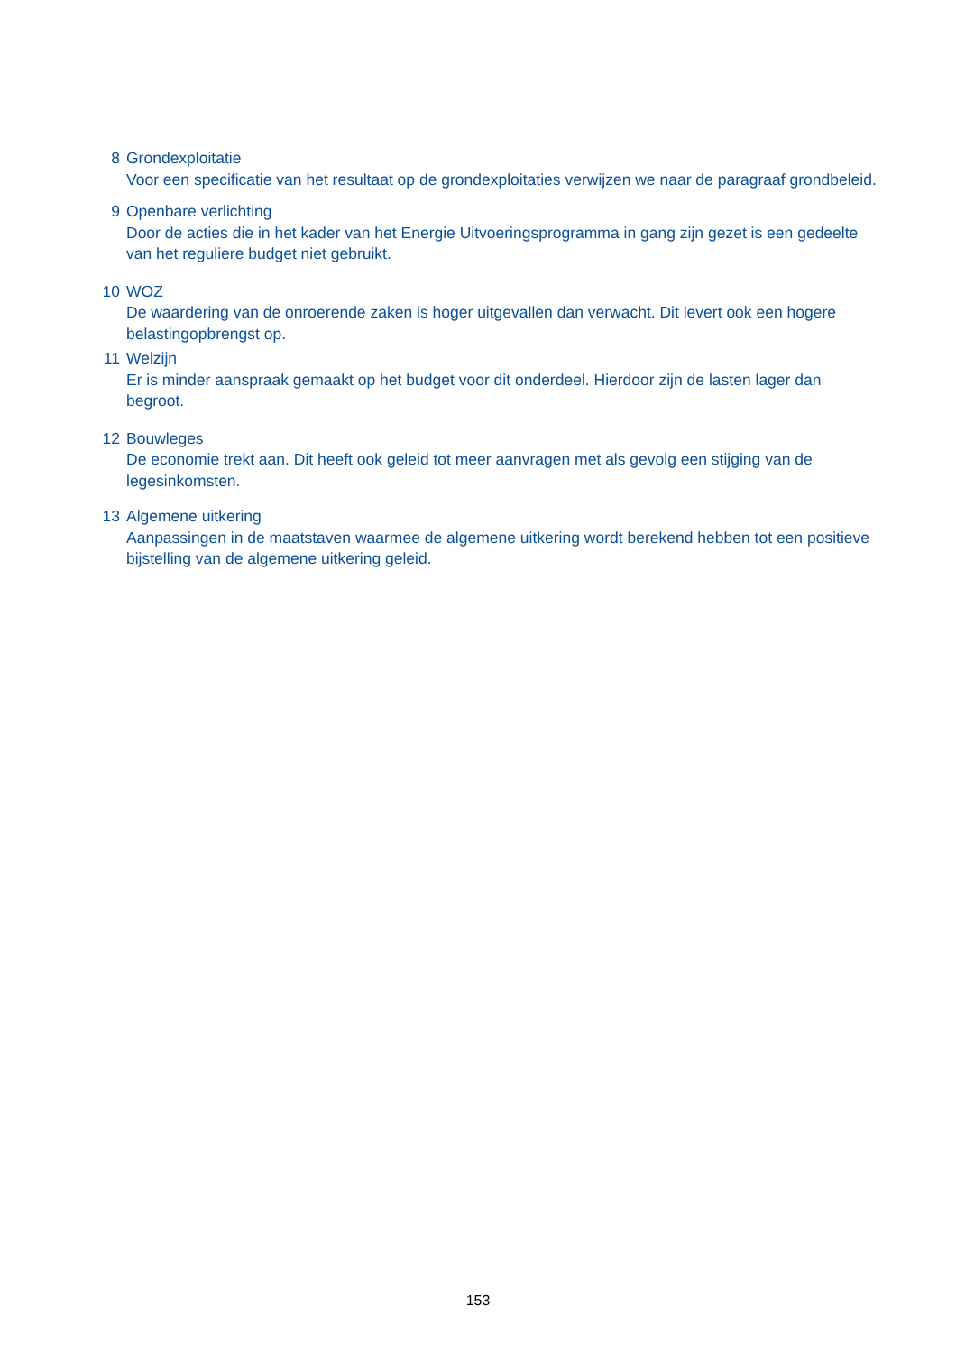8 Grondexploitatie
Voor een specificatie van het resultaat op de grondexploitaties verwijzen we naar de paragraaf grondbeleid.
9 Openbare verlichting
Door de acties die in het kader van het Energie Uitvoeringsprogramma in gang zijn gezet is een gedeelte van het reguliere budget niet gebruikt.
10 WOZ
De waardering van de onroerende zaken is hoger uitgevallen dan verwacht. Dit levert ook een hogere belastingopbrengst op.
11 Welzijn
Er is minder aanspraak gemaakt op het budget voor dit onderdeel. Hierdoor zijn de lasten lager dan begroot.
12 Bouwleges
De economie trekt aan. Dit heeft ook geleid tot meer aanvragen met als gevolg een stijging van de legesinkomsten.
13 Algemene uitkering
Aanpassingen in de maatstaven waarmee de algemene uitkering wordt berekend hebben tot een positieve bijstelling van de algemene uitkering geleid.
153